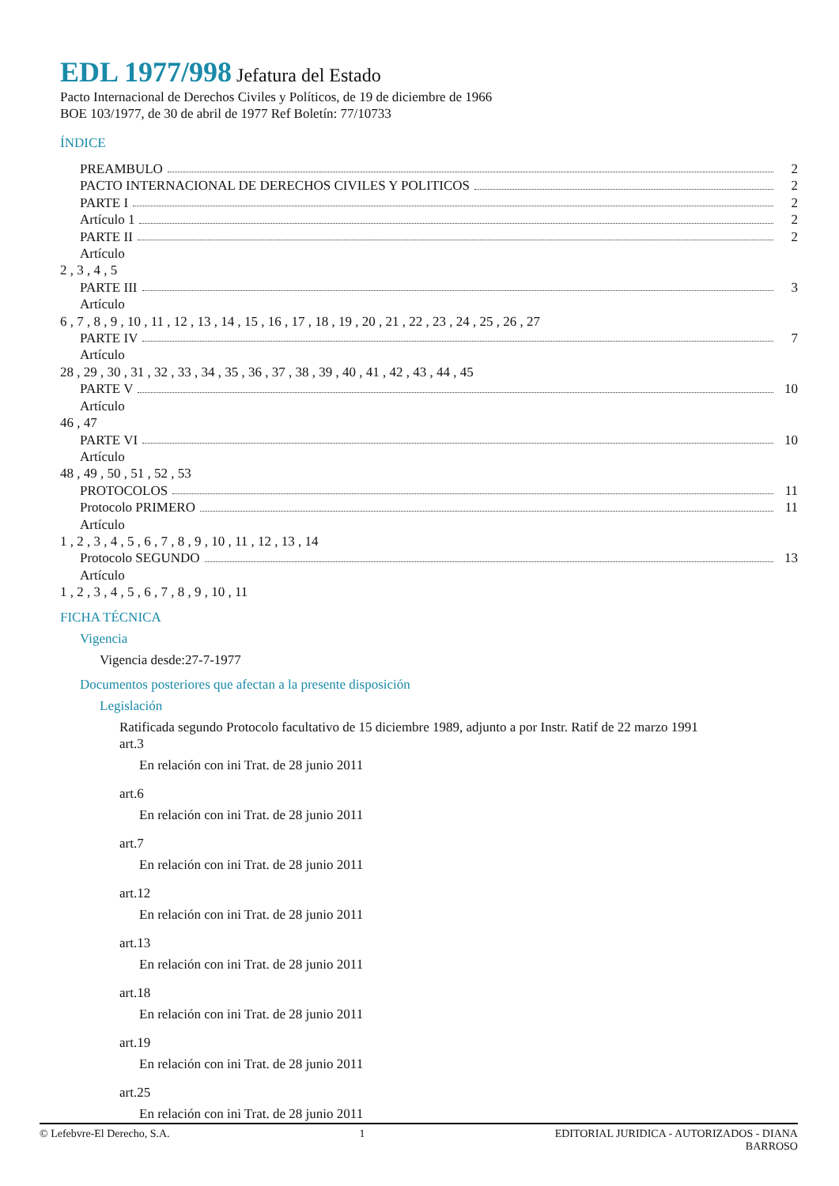EDL 1977/998 Jefatura del Estado
Pacto Internacional de Derechos Civiles y Políticos, de 19 de diciembre de 1966
BOE 103/1977, de 30 de abril de 1977 Ref Boletín: 77/10733
ÍNDICE
PREAMBULO 2
PACTO INTERNACIONAL DE DERECHOS CIVILES Y POLITICOS 2
PARTE I 2
Artículo 1 2
PARTE II 2
Artículo
2 , 3 , 4 , 5
PARTE III 3
Artículo
6 , 7 , 8 , 9 , 10 , 11 , 12 , 13 , 14 , 15 , 16 , 17 , 18 , 19 , 20 , 21 , 22 , 23 , 24 , 25 , 26 , 27
PARTE IV 7
Artículo
28 , 29 , 30 , 31 , 32 , 33 , 34 , 35 , 36 , 37 , 38 , 39 , 40 , 41 , 42 , 43 , 44 , 45
PARTE V 10
Artículo
46 , 47
PARTE VI 10
Artículo
48 , 49 , 50 , 51 , 52 , 53
PROTOCOLOS 11
Protocolo PRIMERO 11
Artículo
1 , 2 , 3 , 4 , 5 , 6 , 7 , 8 , 9 , 10 , 11 , 12 , 13 , 14
Protocolo SEGUNDO 13
Artículo
1 , 2 , 3 , 4 , 5 , 6 , 7 , 8 , 9 , 10 , 11
FICHA TÉCNICA
Vigencia
Vigencia desde:27-7-1977
Documentos posteriores que afectan a la presente disposición
Legislación
Ratificada segundo Protocolo facultativo de 15 diciembre 1989, adjunto a por Instr. Ratif de 22 marzo 1991
art.3
En relación con ini Trat. de 28 junio 2011
art.6
En relación con ini Trat. de 28 junio 2011
art.7
En relación con ini Trat. de 28 junio 2011
art.12
En relación con ini Trat. de 28 junio 2011
art.13
En relación con ini Trat. de 28 junio 2011
art.18
En relación con ini Trat. de 28 junio 2011
art.19
En relación con ini Trat. de 28 junio 2011
art.25
En relación con ini Trat. de 28 junio 2011
© Lefebvre-El Derecho, S.A. 1 EDITORIAL JURIDICA - AUTORIZADOS - DIANA
BARROSO